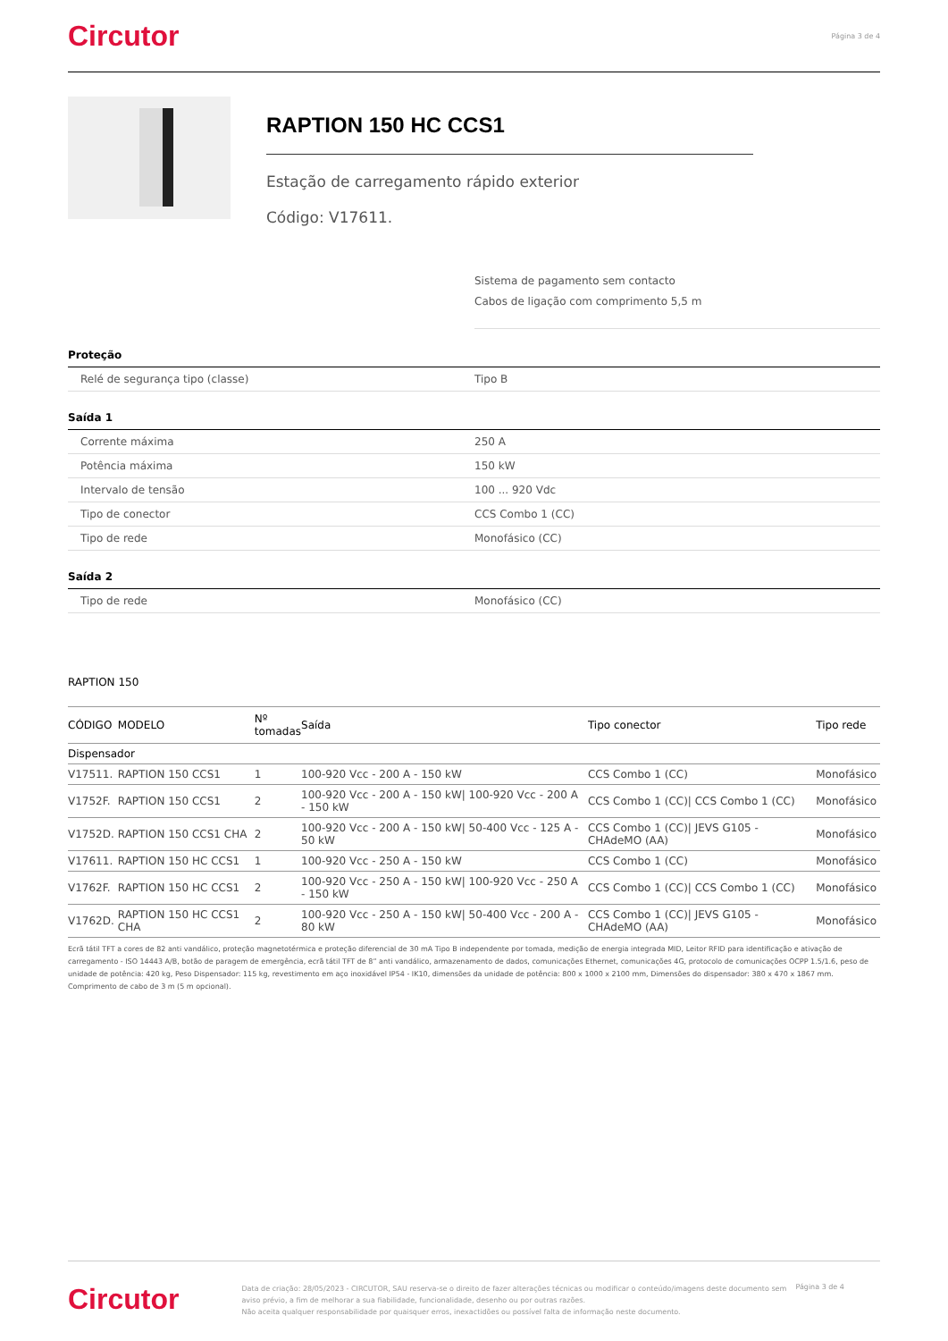Circutor Página 3 de 4
RAPTION 150 HC CCS1
Estação de carregamento rápido exterior
Código: V17611.
Sistema de pagamento sem contacto
Cabos de ligação com comprimento 5,5 m
Proteção
Relé de segurança tipo (classe) Tipo B
Saída 1
Corrente máxima 250 A
Potência máxima 150 kW
Intervalo de tensão 100 ... 920 Vdc
Tipo de conector CCS Combo 1 (CC)
Tipo de rede Monofásico (CC)
Saída 2
Tipo de rede Monofásico (CC)
RAPTION 150
| CÓDIGO | MODELO | Nº tomadas | Saída | Tipo conector | Tipo rede |
| --- | --- | --- | --- | --- | --- |
| Dispensador | | | | | |
| V17511. | RAPTION 150 CCS1 | 1 | 100-920 Vcc - 200 A - 150 kW | CCS Combo 1 (CC) | Monofásico |
| V1752F. | RAPTION 150 CCS1 | 2 | 100-920 Vcc - 200 A - 150 kW/ 100-920 Vcc - 200 A - 150 kW | CCS Combo 1 (CC)/ CCS Combo 1 (CC) | Monofásico |
| V1752D. | RAPTION 150 CCS1 CHA | 2 | 100-920 Vcc - 200 A - 150 kW/ 50-400 Vcc - 125 A - 50 kW | CCS Combo 1 (CC)/ JEVS G105 - CHAdeMO (AA) | Monofásico |
| V17611. | RAPTION 150 HC CCS1 | 1 | 100-920 Vcc - 250 A - 150 kW | CCS Combo 1 (CC) | Monofásico |
| V1762F. | RAPTION 150 HC CCS1 | 2 | 100-920 Vcc - 250 A - 150 kW/ 100-920 Vcc - 250 A - 150 kW | CCS Combo 1 (CC)/ CCS Combo 1 (CC) | Monofásico |
| V1762D. | RAPTION 150 HC CCS1 CHA | 2 | 100-920 Vcc - 250 A - 150 kW/ 50-400 Vcc - 200 A - 80 kW | CCS Combo 1 (CC)/ JEVS G105 - CHAdeMO (AA) | Monofásico |
Ecrã tátil TFT a cores de 82 anti vandálico, proteção magnetotérmica e proteção diferencial de 30 mA Tipo B independente por tomada, medição de energia integrada MID, Leitor RFID para identificação e ativação de carregamento - ISO 14443 A/B, botão de paragem de emergência, ecrã tátil TFT de 8” anti vandálico, armazenamento de dados, comunicações Ethernet, comunicações 4G, protocolo de comunicações OCPP 1.5/1.6, peso de unidade de potência: 420 kg, Peso Dispensador: 115 kg, revestimento em aço inoxidável IP54 - IK10, dimensões da unidade de potência: 800 x 1000 x 2100 mm, Dimensões do dispensador: 380 x 470 x 1867 mm. Comprimento de cabo de 3 m (5 m opcional).
Circutor
Data de criação: 28/05/2023 - CIRCUTOR, SAU reserva-se o direito de fazer alterações técnicas ou modificar o conteúdo/imagens deste documento sem aviso prévio, a fim de melhorar a sua fiabilidade, funcionalidade, desenho ou por outras razões.
Não aceita qualquer responsabilidade por quaisquer erros, inexactidões ou possível falta de informação neste documento.
Página 3 de 4